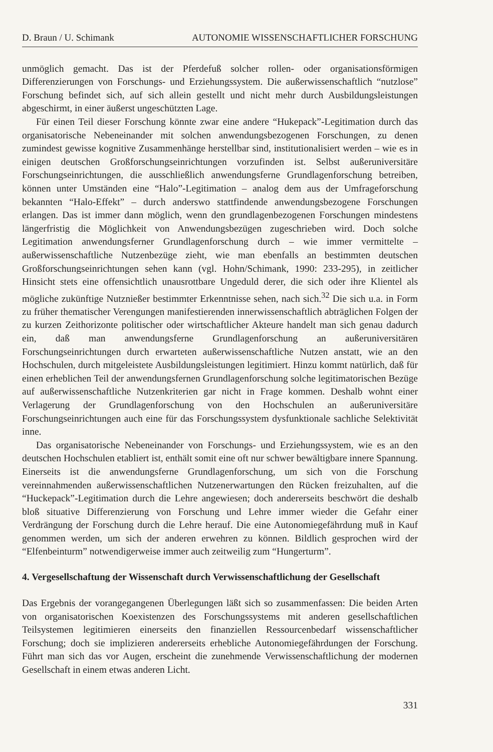D. Braun / U. Schimank AUTONOMIE WISSENSCHAFTLICHER FORSCHUNG
unmöglich gemacht. Das ist der Pferdefuß solcher rollen- oder organisationsförmigen Differenzierungen von Forschungs- und Erziehungssystem. Die außerwissenschaftlich “nutzlose” Forschung befindet sich, auf sich allein gestellt und nicht mehr durch Ausbildungsleistungen abgeschirmt, in einer äußerst ungeschützten Lage.
Für einen Teil dieser Forschung könnte zwar eine andere “Hukepack”-Legitimation durch das organisatorische Nebeneinander mit solchen anwendungsbezogenen Forschungen, zu denen zumindest gewisse kognitive Zusammenhänge herstellbar sind, institutionalisiert werden – wie es in einigen deutschen Großforschungseinrichtungen vorzufinden ist. Selbst außeruniversitäre Forschungseinrichtungen, die ausschließlich anwendungsferne Grundlagenforschung betreiben, können unter Umständen eine “Halo”-Legitimation – analog dem aus der Umfrageforschung bekannten “Halo-Effekt” – durch anderswo stattfindende anwendungsbezogene Forschungen erlangen. Das ist immer dann möglich, wenn den grundlagenbezogenen Forschungen mindestens längerfristig die Möglichkeit von Anwendungsbezügen zugeschrieben wird. Doch solche Legitimation anwendungsferner Grundlagenforschung durch – wie immer vermittelte – außerwissenschaftliche Nutzenbezüge zieht, wie man ebenfalls an bestimmten deutschen Großforschungseinrichtungen sehen kann (vgl. Hohn/Schimank, 1990: 233-295), in zeitlicher Hinsicht stets eine offensichtlich unausrottbare Ungeduld derer, die sich oder ihre Klientel als mögliche zukünftige Nutznießer bestimmter Erkenntnisse sehen, nach sich.<sup>32</sup> Die sich u.a. in Form zu früher thematischer Verengungen manifestierenden innerwissenschaftlich abträglichen Folgen der zu kurzen Zeithorizonte politischer oder wirtschaftlicher Akteure handelt man sich genau dadurch ein, daß man anwendungsferne Grundlagenforschung an außeruniversitären Forschungseinrichtungen durch erwarteten außerwissenschaftliche Nutzen anstatt, wie an den Hochschulen, durch mitgeleistete Ausbildungsleistungen legitimiert. Hinzu kommt natürlich, daß für einen erheblichen Teil der anwendungsfernen Grundlagenforschung solche legitimatorischen Bezüge auf außerwissenschaftliche Nutzenkriterien gar nicht in Frage kommen. Deshalb wohnt einer Verlagerung der Grundlagenforschung von den Hochschulen an außeruniversitäre Forschungseinrichtungen auch eine für das Forschungssystem dysfunktionale sachliche Selektivität inne.
Das organisatorische Nebeneinander von Forschungs- und Erziehungssystem, wie es an den deutschen Hochschulen etabliert ist, enthält somit eine oft nur schwer bewältigbare innere Spannung. Einerseits ist die anwendungsferne Grundlagenforschung, um sich von die Forschung vereinnahmenden außerwissenschaftlichen Nutzenerwartungen den Rücken freizuhalten, auf die “Huckepack”-Legitimation durch die Lehre angewiesen; doch andererseits beschwört die deshalb bloß situative Differenzierung von Forschung und Lehre immer wieder die Gefahr einer Verdrängung der Forschung durch die Lehre herauf. Die eine Autonomiegefährdung muß in Kauf genommen werden, um sich der anderen erwehren zu können. Bildlich gesprochen wird der “Elfenbeinturm” notwendigerweise immer auch zeitweilig zum “Hungerturm”.
4. Vergesellschaftung der Wissenschaft durch Verwissenschaftlichung der Gesellschaft
Das Ergebnis der vorangegangenen Überlegungen läßt sich so zusammenfassen: Die beiden Arten von organisatorischen Koexistenzen des Forschungssystems mit anderen gesellschaftlichen Teilsystemen legitimieren einerseits den finanziellen Ressourcenbedarf wissenschaftlicher Forschung; doch sie implizieren andererseits erhebliche Autonomiegefährdungen der Forschung. Führt man sich das vor Augen, erscheint die zunehmende Verwissenschaftlichung der modernen Gesellschaft in einem etwas anderen Licht.
331